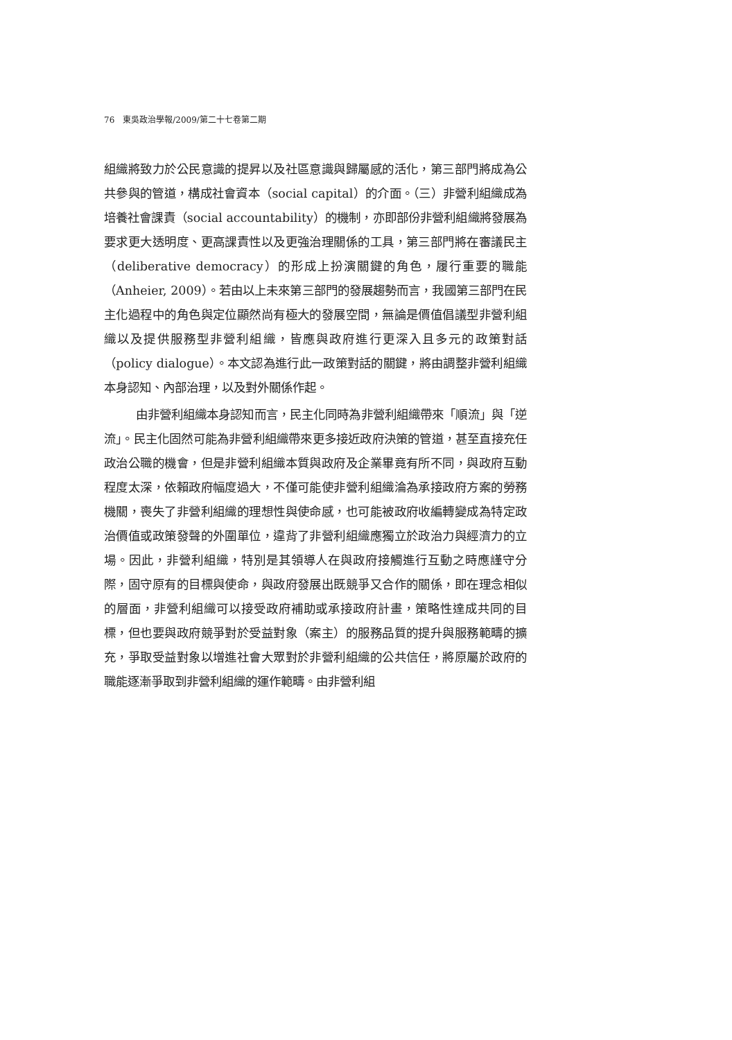76　東吳政治學報/2009/第二十七卷第二期
組織將致力於公民意識的提昇以及社區意識與歸屬感的活化，第三部門將成為公共參與的管道，構成社會資本（social capital）的介面。（三）非營利組織成為培養社會課責（social accountability）的機制，亦即部份非營利組織將發展為要求更大透明度、更高課責性以及更強治理關係的工具，第三部門將在審議民主（deliberative democracy）的形成上扮演關鍵的角色，履行重要的職能（Anheier, 2009）。若由以上未來第三部門的發展趨勢而言，我國第三部門在民主化過程中的角色與定位顯然尚有極大的發展空間，無論是價值倡議型非營利組織以及提供服務型非營利組織，皆應與政府進行更深入且多元的政策對話（policy dialogue）。本文認為進行此一政策對話的關鍵，將由調整非營利組織本身認知、內部治理，以及對外關係作起。
由非營利組織本身認知而言，民主化同時為非營利組織帶來「順流」與「逆流」。民主化固然可能為非營利組織帶來更多接近政府決策的管道，甚至直接充任政治公職的機會，但是非營利組織本質與政府及企業畢竟有所不同，與政府互動程度太深，依賴政府幅度過大，不僅可能使非營利組織淪為承接政府方案的勞務機關，喪失了非營利組織的理想性與使命感，也可能被政府收編轉變成為特定政治價值或政策發聲的外圍單位，違背了非營利組織應獨立於政治力與經濟力的立場。因此，非營利組織，特別是其領導人在與政府接觸進行互動之時應謹守分際，固守原有的目標與使命，與政府發展出既競爭又合作的關係，即在理念相似的層面，非營利組織可以接受政府補助或承接政府計畫，策略性達成共同的目標，但也要與政府競爭對於受益對象（案主）的服務品質的提升與服務範疇的擴充，爭取受益對象以增進社會大眾對於非營利組織的公共信任，將原屬於政府的職能逐漸爭取到非營利組織的運作範疇。由非營利組